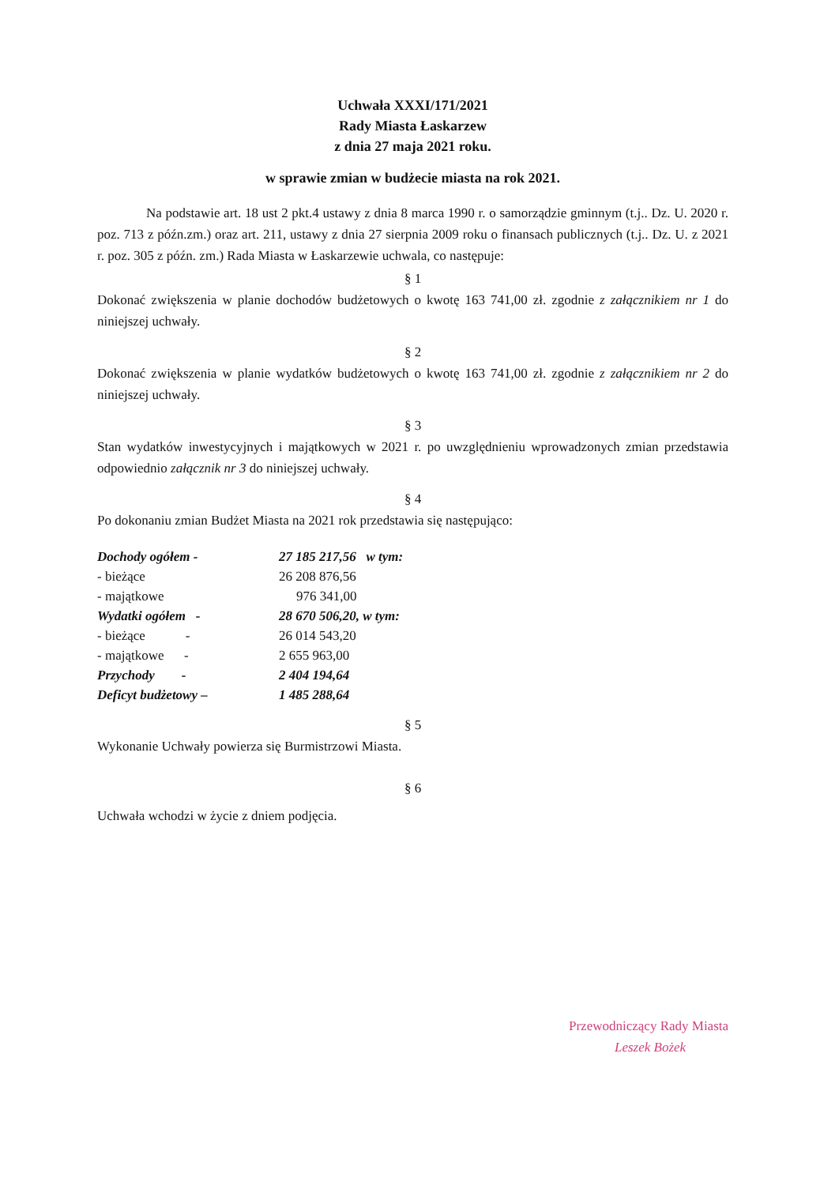Uchwała XXXI/171/2021
Rady Miasta Łaskarzew
z dnia 27 maja 2021 roku.
w sprawie zmian w budżecie miasta na rok 2021.
Na podstawie art. 18 ust 2 pkt.4 ustawy z dnia 8 marca 1990 r. o samorządzie gminnym (t.j.. Dz. U. 2020 r. poz. 713 z późn.zm.) oraz art. 211, ustawy z dnia 27 sierpnia 2009 roku o finansach publicznych (t.j.. Dz. U. z 2021 r. poz. 305 z późn. zm.) Rada Miasta w Łaskarzewie uchwala, co następuje:
§ 1
Dokonać zwiększenia w planie dochodów budżetowych o kwotę 163 741,00 zł. zgodnie z załącznikiem nr 1 do niniejszej uchwały.
§ 2
Dokonać zwiększenia w planie wydatków budżetowych o kwotę 163 741,00 zł. zgodnie z załącznikiem nr 2 do niniejszej uchwały.
§ 3
Stan wydatków inwestycyjnych i majątkowych w 2021 r. po uwzględnieniu wprowadzonych zmian przedstawia odpowiednio załącznik nr 3 do niniejszej uchwały.
§ 4
Po dokonaniu zmian Budżet Miasta na 2021 rok przedstawia się następująco:
| Dochody ogółem - | 27 185 217,56 w tym: |
| - bieżące | 26 208 876,56 |
| - majątkowe | 976 341,00 |
| Wydatki ogółem - | 28 670 506,20, w tym: |
| - bieżące - | 26 014 543,20 |
| - majątkowe - | 2 655 963,00 |
| Przychody - | 2 404 194,64 |
| Deficyt budżetowy – | 1 485 288,64 |
§ 5
Wykonanie Uchwały powierza się Burmistrzowi Miasta.
§ 6
Uchwała wchodzi w życie z dniem podjęcia.
Przewodniczący Rady Miasta
Leszek Bożek